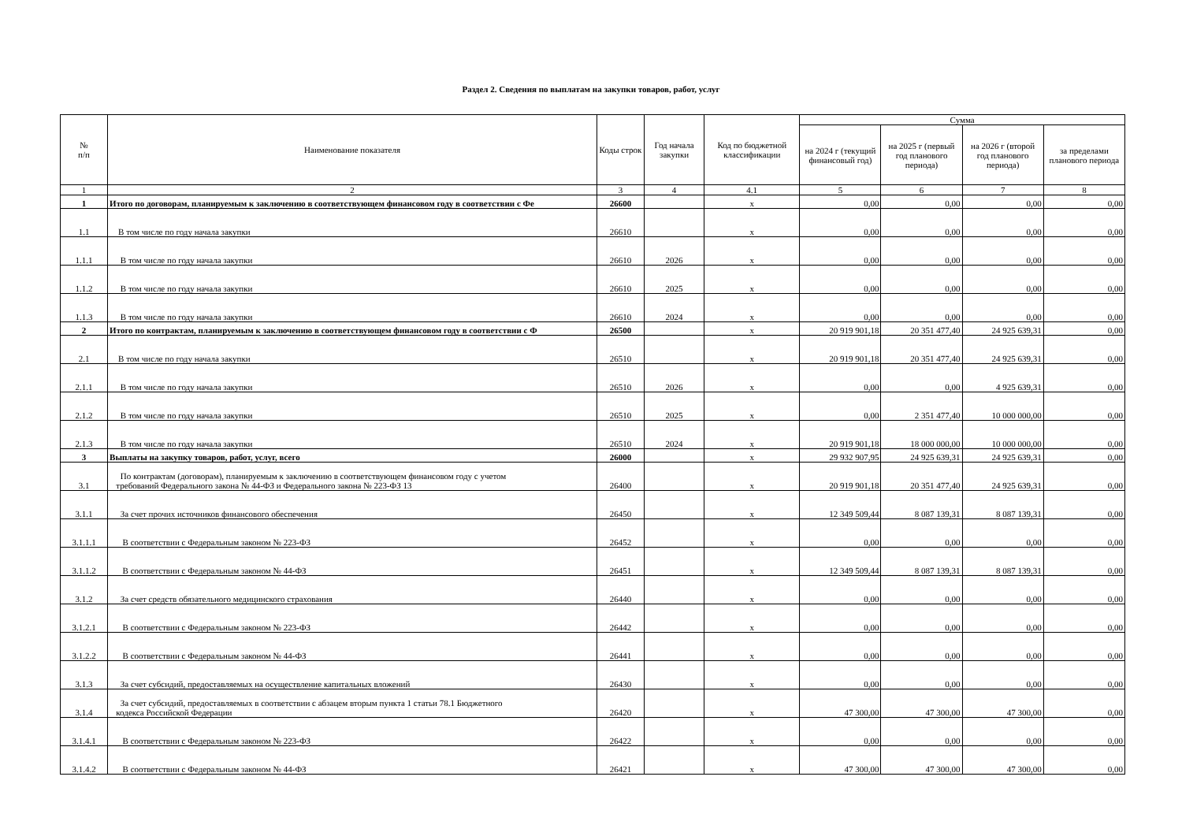Раздел 2. Сведения по выплатам на закупки товаров, работ, услуг
| № п/п | Наименование показателя | Коды строк | Год начала закупки | Код по бюджетной классификации | Сумма | | | |
| --- | --- | --- | --- | --- | --- | --- | --- | --- |
| | | | | | на 2024 г (текущий финансовый год) | на 2025 г (первый год планового периода) | на 2026 г (второй год планового периода) | за пределами планового периода |
| 1 | 2 | 3 | 4 | 4.1 | 5 | 6 | 7 | 8 |
| 1 | Итого по договорам, планируемым к заключению в соответствующем финансовом году в соответствии с Фе | 26600 | | x | 0,00 | 0,00 | 0,00 | 0,00 |
| 1.1 | В том числе по году начала закупки | 26610 | | x | 0,00 | 0,00 | 0,00 | 0,00 |
| 1.1.1 | В том числе по году начала закупки | 26610 | 2026 | x | 0,00 | 0,00 | 0,00 | 0,00 |
| 1.1.2 | В том числе по году начала закупки | 26610 | 2025 | x | 0,00 | 0,00 | 0,00 | 0,00 |
| 1.1.3 | В том числе по году начала закупки | 26610 | 2024 | x | 0,00 | 0,00 | 0,00 | 0,00 |
| 2 | Итого по контрактам, планируемым к заключению в соответствующем финансовом году в соответствии с Ф | 26500 | | x | 20 919 901,18 | 20 351 477,40 | 24 925 639,31 | 0,00 |
| 2.1 | В том числе по году начала закупки | 26510 | | x | 20 919 901,18 | 20 351 477,40 | 24 925 639,31 | 0,00 |
| 2.1.1 | В том числе по году начала закупки | 26510 | 2026 | x | 0,00 | 0,00 | 4 925 639,31 | 0,00 |
| 2.1.2 | В том числе по году начала закупки | 26510 | 2025 | x | 0,00 | 2 351 477,40 | 10 000 000,00 | 0,00 |
| 2.1.3 | В том числе по году начала закупки | 26510 | 2024 | x | 20 919 901,18 | 18 000 000,00 | 10 000 000,00 | 0,00 |
| 3 | Выплаты на закупку товаров, работ, услуг, всего | 26000 | | x | 29 932 907,95 | 24 925 639,31 | 24 925 639,31 | 0,00 |
| 3.1 | По контрактам (договорам), планируемым к заключению в соответствующем финансовом году с учетом требований Федерального закона № 44-ФЗ и Федерального закона № 223-ФЗ 13 | 26400 | | x | 20 919 901,18 | 20 351 477,40 | 24 925 639,31 | 0,00 |
| 3.1.1 | За счет прочих источников финансового обеспечения | 26450 | | x | 12 349 509,44 | 8 087 139,31 | 8 087 139,31 | 0,00 |
| 3.1.1.1 | В соответствии с Федеральным законом № 223-ФЗ | 26452 | | x | 0,00 | 0,00 | 0,00 | 0,00 |
| 3.1.1.2 | В соответствии с Федеральным законом № 44-ФЗ | 26451 | | x | 12 349 509,44 | 8 087 139,31 | 8 087 139,31 | 0,00 |
| 3.1.2 | За счет средств обязательного медицинского страхования | 26440 | | x | 0,00 | 0,00 | 0,00 | 0,00 |
| 3.1.2.1 | В соответствии с Федеральным законом № 223-ФЗ | 26442 | | x | 0,00 | 0,00 | 0,00 | 0,00 |
| 3.1.2.2 | В соответствии с Федеральным законом № 44-ФЗ | 26441 | | x | 0,00 | 0,00 | 0,00 | 0,00 |
| 3.1.3 | За счет субсидий, предоставляемых на осуществление капитальных вложений | 26430 | | x | 0,00 | 0,00 | 0,00 | 0,00 |
| 3.1.4 | За счет субсидий, предоставляемых в соответствии с абзацем вторым пункта 1 статьи 78.1 Бюджетного кодекса Российской Федерации | 26420 | | x | 47 300,00 | 47 300,00 | 47 300,00 | 0,00 |
| 3.1.4.1 | В соответствии с Федеральным законом № 223-ФЗ | 26422 | | x | 0,00 | 0,00 | 0,00 | 0,00 |
| 3.1.4.2 | В соответствии с Федеральным законом № 44-ФЗ | 26421 | | x | 47 300,00 | 47 300,00 | 47 300,00 | 0,00 |